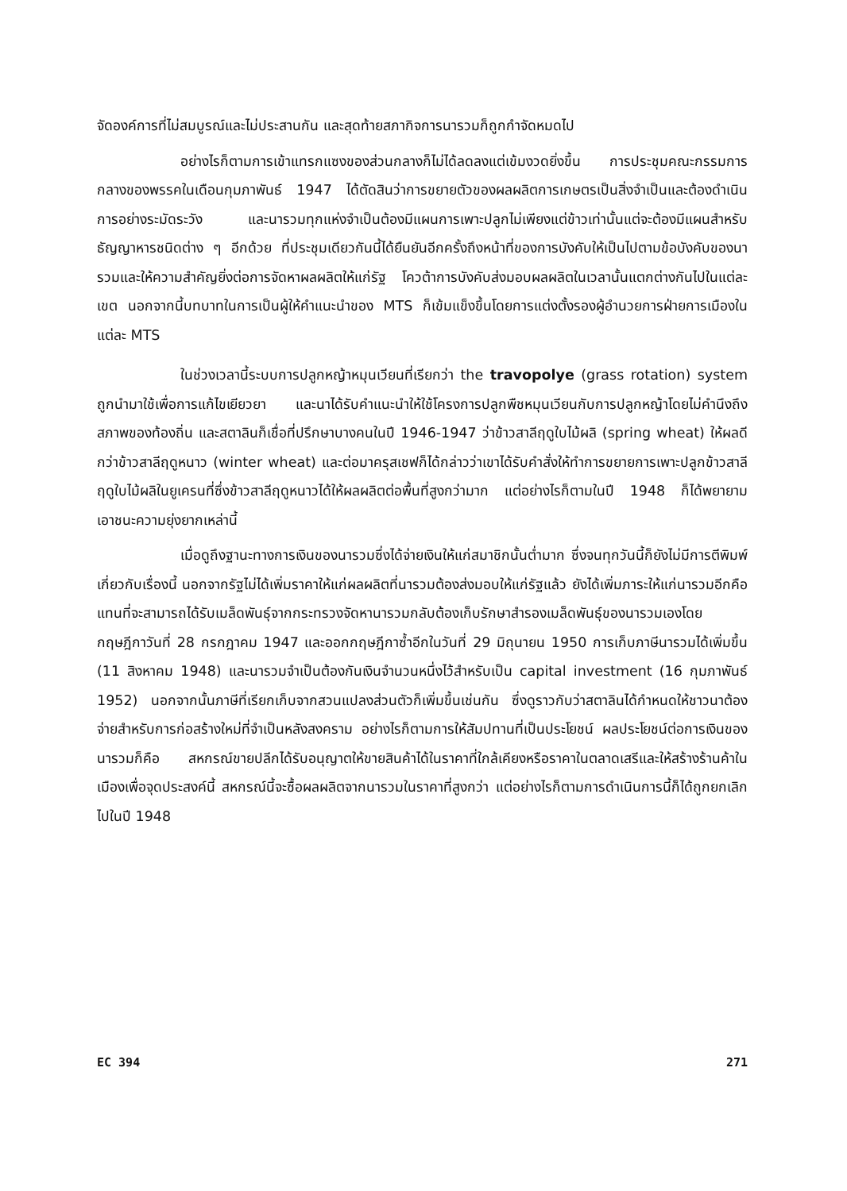จัดองค์การที่ไม่สมบูรณ์และไม่ประสานกัน และสุดท้ายสภากิจการนารวมก็ถูกกำจัดหมดไป
อย่างไรก็ตามการเข้าแทรกแซงของส่วนกลางก็ไม่ได้ลดลงแต่เข้มงวดยิ่งขึ้น การประชุมคณะกรรมการกลางของพรรคในเดือนกุมภาพันธ์ 1947 ได้ตัดสินว่าการขยายตัวของผลผลิตการเกษตรเป็นสิ่งจำเป็นและต้องดำเนินการอย่างระมัดระวัง และนารวมทุกแห่งจำเป็นต้องมีแผนการเพาะปลูกไม่เพียงแต่ข้าวเท่านั้นแต่จะต้องมีแผนสำหรับธัญญาหารชนิดต่าง ๆ อีกด้วย ที่ประชุมเดียวกันนี้ได้ยืนยันอีกครั้งถึงหน้าที่ของการบังคับให้เป็นไปตามข้อบังคับของนารวมและให้ความสำคัญยิ่งต่อการจัดหาผลผลิตให้แก่รัฐ โควต้าการบังคับส่งมอบผลผลิตในเวลานั้นแตกต่างกันไปในแต่ละเขต นอกจากนี้บทบาทในการเป็นผู้ให้คำแนะนำของ MTS ก็เข้มแข็งขึ้นโดยการแต่งตั้งรองผู้อำนวยการฝ่ายการเมืองในแต่ละ MTS
ในช่วงเวลานี้ระบบการปลูกหญ้าหมุนเวียนที่เรียกว่า the travopolye (grass rotation) system ถูกนำมาใช้เพื่อการแก้ไขเยียวยา และนาได้รับคำแนะนำให้ใช้โครงการปลูกพืชหมุนเวียนกับการปลูกหญ้าโดยไม่คำนึงถึงสภาพของท้องถิ่น และสตาลินก็เชื่อที่ปรึกษาบางคนในปี 1946-1947 ว่าข้าวสาลีฤดูใบไม้ผลิ (spring wheat) ให้ผลดีกว่าข้าวสาลีฤดูหนาว (winter wheat) และต่อมาครุสเชฟก็ได้กล่าวว่าเขาได้รับคำสั่งให้ทำการขยายการเพาะปลูกข้าวสาลีฤดูใบไม้ผลิในยูเครนที่ซึ่งข้าวสาลีฤดูหนาวได้ให้ผลผลิตต่อพื้นที่สูงกว่ามาก แต่อย่างไรก็ตามในปี 1948 ก็ได้พยายามเอาชนะความยุ่งยากเหล่านี้
เมื่อดูถึงฐานะทางการเงินของนารวมซึ่งได้จ่ายเงินให้แก่สมาชิกนั้นต่ำมาก ซึ่งจนทุกวันนี้ก็ยังไม่มีการตีพิมพ์เกี่ยวกับเรื่องนี้ นอกจากรัฐไม่ได้เพิ่มราคาให้แก่ผลผลิตที่นารวมต้องส่งมอบให้แก่รัฐแล้ว ยังได้เพิ่มภาระให้แก่นารวมอีกคือแทนที่จะสามารถได้รับเมล็ดพันธุ์จากกระทรวงจัดหานารวมกลับต้องเก็บรักษาสำรองเมล็ดพันธุ์ของนารวมเองโดยกฤษฎีกาวันที่ 28 กรกฎาคม 1947 และออกกฤษฎีกาซ้ำอีกในวันที่ 29 มิถุนายน 1950 การเก็บภาษีนารวมได้เพิ่มขึ้น (11 สิงหาคม 1948) และนารวมจำเป็นต้องกันเงินจำนวนหนึ่งไว้สำหรับเป็น capital investment (16 กุมภาพันธ์ 1952) นอกจากนั้นภาษีที่เรียกเก็บจากสวนแปลงส่วนตัวก็เพิ่มขึ้นเช่นกัน ซึ่งดูราวกับว่าสตาลินได้กำหนดให้ชาวนาต้องจ่ายสำหรับการก่อสร้างใหม่ที่จำเป็นหลังสงคราม อย่างไรก็ตามการให้สัมปทานที่เป็นประโยชน์ ผลประโยชน์ต่อการเงินของนารวมก็คือ สหกรณ์ขายปลีกได้รับอนุญาตให้ขายสินค้าได้ในราคาที่ใกล้เคียงหรือราคาในตลาดเสรีและให้สร้างร้านค้าในเมืองเพื่อจุดประสงค์นี้ สหกรณ์นี้จะซื้อผลผลิตจากนารวมในราคาที่สูงกว่า แต่อย่างไรก็ตามการดำเนินการนี้ก็ได้ถูกยกเลิกไปในปี 1948
EC 394 271